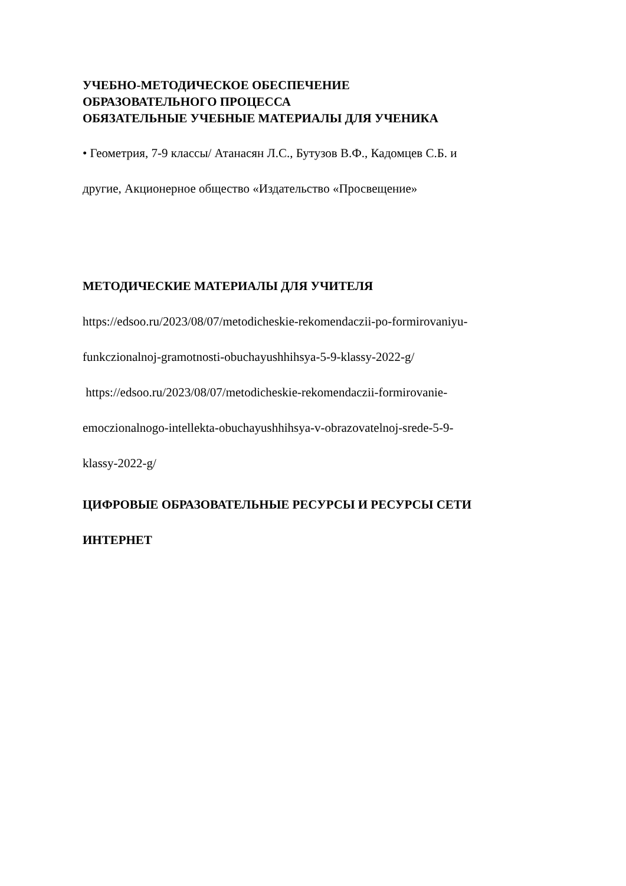УЧЕБНО-МЕТОДИЧЕСКОЕ ОБЕСПЕЧЕНИЕ
ОБРАЗОВАТЕЛЬНОГО ПРОЦЕССА
ОБЯЗАТЕЛЬНЫЕ УЧЕБНЫЕ МАТЕРИАЛЫ ДЛЯ УЧЕНИКА
• Геометрия, 7-9 классы/ Атанасян Л.С., Бутузов В.Ф., Кадомцев С.Б. и
другие, Акционерное общество «Издательство «Просвещение»
МЕТОДИЧЕСКИЕ МАТЕРИАЛЫ ДЛЯ УЧИТЕЛЯ
https://edsoo.ru/2023/08/07/metodicheskie-rekomendaczii-po-formirovaniyu-
funkczionalnoj-gramotnosti-obuchayushhihsya-5-9-klassy-2022-g/
https://edsoo.ru/2023/08/07/metodicheskie-rekomendaczii-formirovanie-
emoczionalnogo-intellekta-obuchayushhihsya-v-obrazovatelnoj-srede-5-9-
klassy-2022-g/
ЦИФРОВЫЕ ОБРАЗОВАТЕЛЬНЫЕ РЕСУРСЫ И РЕСУРСЫ СЕТИ
ИНТЕРНЕТ